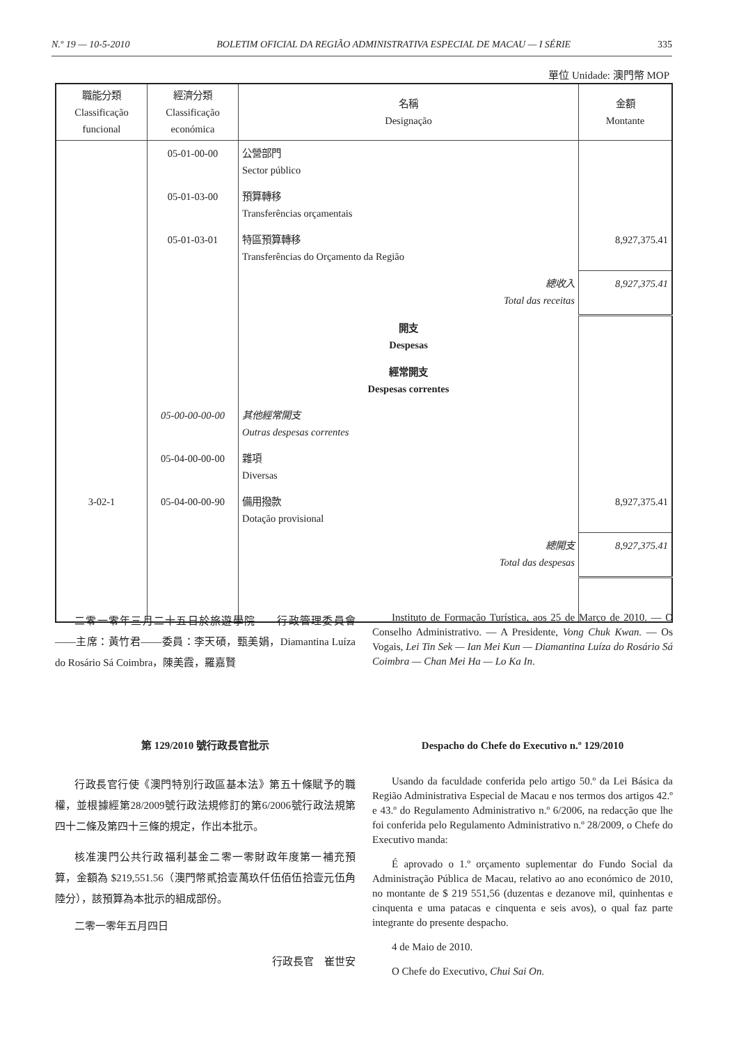N.º 19 — 10-5-2010 BOLETIM OFICIAL DA REGIÃO ADMINISTRATIVA ESPECIAL DE MACAU — I SÉRIE 335
單位 Unidade: 澳門幣 MOP
| 職能分類 Classificação funcional | 經濟分類 Classificação económica | 名稱 Designação | 金額 Montante |
| --- | --- | --- | --- |
| | 05-01-00-00 | 公營部門 Sector público | |
| | 05-01-03-00 | 預算轉移 Transferências orçamentais | |
| | 05-01-03-01 | 特區預算轉移 Transferências do Orçamento da Região | 8,927,375.41 |
| | | 總收入 Total das receitas | 8,927,375.41 |
| | | 開支 Despesas | |
| | | 經常開支 Despesas correntes | |
| | 05-00-00-00-00 | 其他經常開支 Outras despesas correntes | |
| | 05-04-00-00-00 | 雜項 Diversas | |
| 3-02-1 | 05-04-00-00-90 | 備用撥款 Dotação provisional | 8,927,375.41 |
| | | 總開支 Total das despesas | 8,927,375.41 |
二零一零年三月二十五日於旅遊學院——行政管理委員會——主席：黃竹君——委員：李天碩，甄美娟，Diamantina Luíza do Rosário Sá Coimbra，陳美霞，羅嘉賢
Instituto de Formação Turística, aos 25 de Março de 2010. — O Conselho Administrativo. — A Presidente, Vong Chuk Kwan. — Os Vogais, Lei Tin Sek — Ian Mei Kun — Diamantina Luíza do Rosário Sá Coimbra — Chan Mei Ha — Lo Ka In.
第 129/2010 號行政長官批示
行政長官行使《澳門特別行政區基本法》第五十條賦予的職權，並根據經第28/2009號行政法規修訂的第6/2006號行政法規第四十二條及第四十三條的規定，作出本批示。
核准澳門公共行政福利基金二零一零財政年度第一補充預算，金額為 $219,551.56（澳門幣貳拾壹萬玖仟伍佰伍拾壹元伍角陸分），該預算為本批示的組成部份。
二零一零年五月四日
行政長官　崔世安
Despacho do Chefe do Executivo n.º 129/2010
Usando da faculdade conferida pelo artigo 50.º da Lei Básica da Região Administrativa Especial de Macau e nos termos dos artigos 42.º e 43.º do Regulamento Administrativo n.º 6/2006, na redacção que lhe foi conferida pelo Regulamento Administrativo n.º 28/2009, o Chefe do Executivo manda:
É aprovado o 1.º orçamento suplementar do Fundo Social da Administração Pública de Macau, relativo ao ano económico de 2010, no montante de $ 219 551,56 (duzentas e dezanove mil, quinhentas e cinquenta e uma patacas e cinquenta e seis avos), o qual faz parte integrante do presente despacho.
4 de Maio de 2010.
O Chefe do Executivo, Chui Sai On.